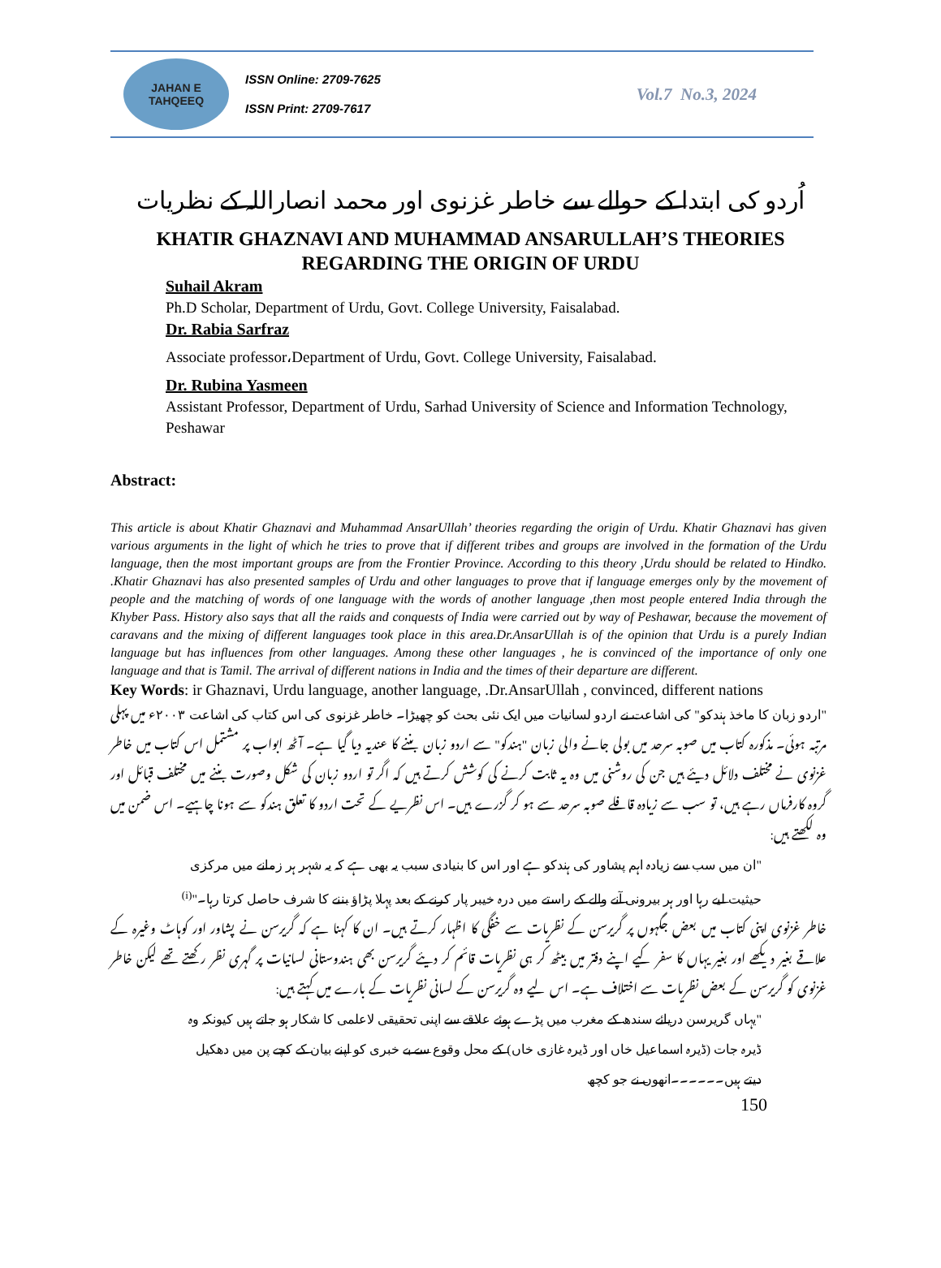JAHAN E TAHQEEQ
ISSN Online: 2709-7625
ISSN Print: 2709-7617
Vol.7 No.3, 2024
اُردو کی ابتدا کے حوالے سے خاطر غزنوی اور محمد انصاراللہ کے نظریات
KHATIR GHAZNAVI AND MUHAMMAD ANSARULLAH’S THEORIES
REGARDING THE ORIGIN OF URDU
Suhail Akram
Ph.D Scholar, Department of Urdu, Govt. College University, Faisalabad.
Dr. Rabia Sarfraz
Associate professor،Department of Urdu, Govt. College University, Faisalabad.
Dr. Rubina Yasmeen
Assistant Professor, Department of Urdu, Sarhad University of Science and Information Technology, Peshawar
Abstract:
This article is about Khatir Ghaznavi and Muhammad AnsarUllah’ theories regarding the origin of Urdu. Khatir Ghaznavi has given various arguments in the light of which he tries to prove that if different tribes and groups are involved in the formation of the Urdu language, then the most important groups are from the Frontier Province. According to this theory ,Urdu should be related to Hindko. .Khatir Ghaznavi has also presented samples of Urdu and other languages to prove that if language emerges only by the movement of people and the matching of words of one language with the words of another language ,then most people entered India through the Khyber Pass. History also says that all the raids and conquests of India were carried out by way of Peshawar, because the movement of caravans and the mixing of different languages took place in this area.Dr.AnsarUllah is of the opinion that Urdu is a purely Indian language but has influences from other languages. Among these other languages , he is convinced of the importance of only one language and that is Tamil. The arrival of different nations in India and the times of their departure are different.
Key Words: ir Ghaznavi, Urdu language, another language, .Dr.AnsarUllah , convinced, different nations
"اردو زبان کا ماخذ ہندکو" کی اشاعت نے اردو لسانیات میں ایک نئی بحث کو چھیڑا۔ خاطر غزنوی کی اس کتاب کی اشاعت ۲۰۰۳ء میں پہلی مرتبہ ہوئی۔ مذکورہ کتاب میں صوبہ سرحد میں بولی جانے والی زبان "ہندکو" سے اردو زبان بننے کا عندیہ دیا گیا ہے۔ آٹھ ابواب پر مشتمل اس کتاب میں خاطر غزنوی نے مختلف دلائل دیئے ہیں جن کی روشنی میں وہ یہ ثابت کرنے کی کوشش کرتے ہیں کہ اگر تو اردو زبان کی شکل وصورت بننے میں مختلف قبائل اور گروہ کارفرماں رہے ہیں، تو سب سے زیادہ قافلے صوبہ سرحد سے ہو کر گزرے ہیں۔ اس نظریے کے تحت اردو کا تعلق ہندکو سے ہونا چاہیے۔ اس ضمن میں وہ لکھتے ہیں:
"ان میں سب سے زیادہ اہم پشاور کی ہندکو ہے اور اس کا بنیادی سبب یہ بھی ہے کہ یہ شہر ہر زمانے میں مرکزی حیثیت لیے رہا اور ہر بیرونی آنے والے کے راستے میں درہ خیبر پار کرنے کے بعد پہلا پڑاؤ بننے کا شرف حاصل کرتا رہا۔"<sup>(i)</sup>
خاطر غزنوی اپنی کتاب میں بعض جگہوں پر گریرسن کے نظریات سے خفگی کا اظہار کرتے ہیں۔ ان کا کہنا ہے کہ گریرسن نے پشاور اور کوہاٹ وغیرہ کے علاقے بغیر دیکھے اور بغیر یہاں کا سفر کیے اپنے دفتر میں بیٹھ کر ہی نظریات قائم کر دیئے گریرسن بھی ہندوستانی لسانیات پر گہری نظر رکھتے تھے لیکن خاطر غزنوی کو گریرسن کے بعض نظریات سے اختلاف ہے۔ اس لیے وہ گریرسن کے لسانی نظریات کے بارے میں کہتے ہیں:
"یہاں گریرسن دریائے سندھ کے مغرب میں پڑے ہوئے علاقے سے اپنی تحقیقی لاعلمی کا شکار ہو جاتے ہیں کیونکہ وہ ڈیرہ جات (ڈیرہ اسماعیل خاں اور ڈیرہ غازی خاں) کے محل وقوع سے بے خبری کو اپنے بیان کے کچے پن میں دھکیل دیتے ہیں۔۔۔۔۔۔انھوں نے جو کچھ
150